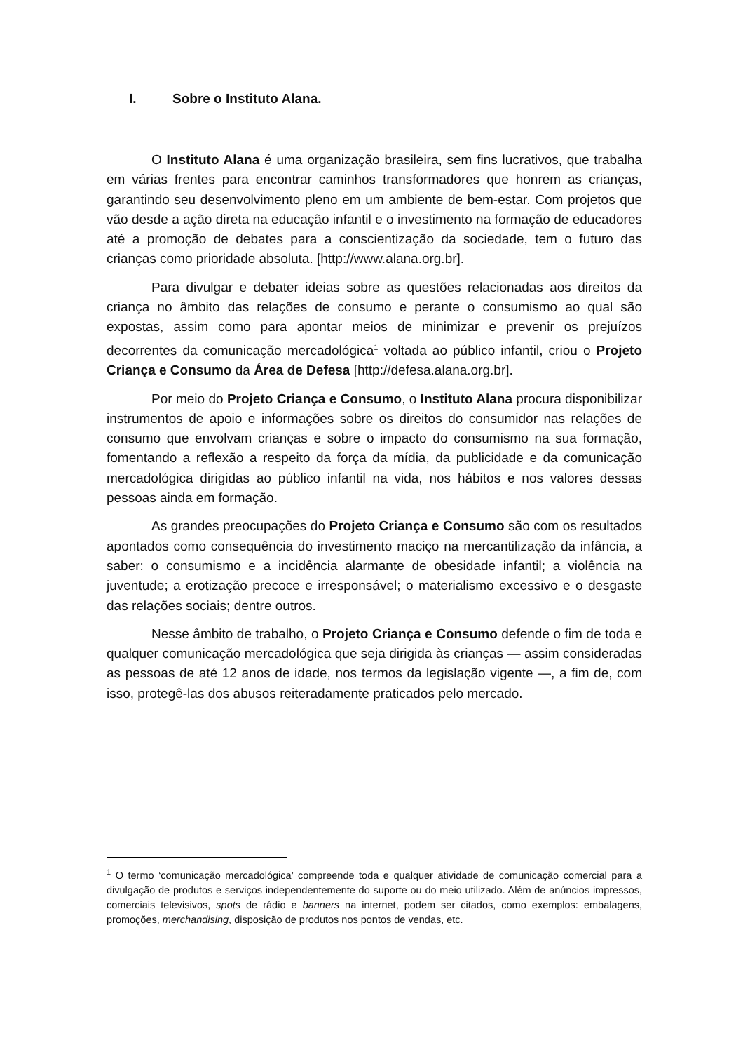I. Sobre o Instituto Alana.
O Instituto Alana é uma organização brasileira, sem fins lucrativos, que trabalha em várias frentes para encontrar caminhos transformadores que honrem as crianças, garantindo seu desenvolvimento pleno em um ambiente de bem-estar. Com projetos que vão desde a ação direta na educação infantil e o investimento na formação de educadores até a promoção de debates para a conscientização da sociedade, tem o futuro das crianças como prioridade absoluta. [http://www.alana.org.br].
Para divulgar e debater ideias sobre as questões relacionadas aos direitos da criança no âmbito das relações de consumo e perante o consumismo ao qual são expostas, assim como para apontar meios de minimizar e prevenir os prejuízos decorrentes da comunicação mercadológica<sup>1</sup> voltada ao público infantil, criou o Projeto Criança e Consumo da Área de Defesa [http://defesa.alana.org.br].
Por meio do Projeto Criança e Consumo, o Instituto Alana procura disponibilizar instrumentos de apoio e informações sobre os direitos do consumidor nas relações de consumo que envolvam crianças e sobre o impacto do consumismo na sua formação, fomentando a reflexão a respeito da força da mídia, da publicidade e da comunicação mercadológica dirigidas ao público infantil na vida, nos hábitos e nos valores dessas pessoas ainda em formação.
As grandes preocupações do Projeto Criança e Consumo são com os resultados apontados como consequência do investimento maciço na mercantilização da infância, a saber: o consumismo e a incidência alarmante de obesidade infantil; a violência na juventude; a erotização precoce e irresponsável; o materialismo excessivo e o desgaste das relações sociais; dentre outros.
Nesse âmbito de trabalho, o Projeto Criança e Consumo defende o fim de toda e qualquer comunicação mercadológica que seja dirigida às crianças — assim consideradas as pessoas de até 12 anos de idade, nos termos da legislação vigente —, a fim de, com isso, protegê-las dos abusos reiteradamente praticados pelo mercado.
<sup>1</sup> O termo ‘comunicação mercadológica’ compreende toda e qualquer atividade de comunicação comercial para a divulgação de produtos e serviços independentemente do suporte ou do meio utilizado. Além de anúncios impressos, comerciais televisivos, spots de rádio e banners na internet, podem ser citados, como exemplos: embalagens, promoções, merchandising, disposição de produtos nos pontos de vendas, etc.